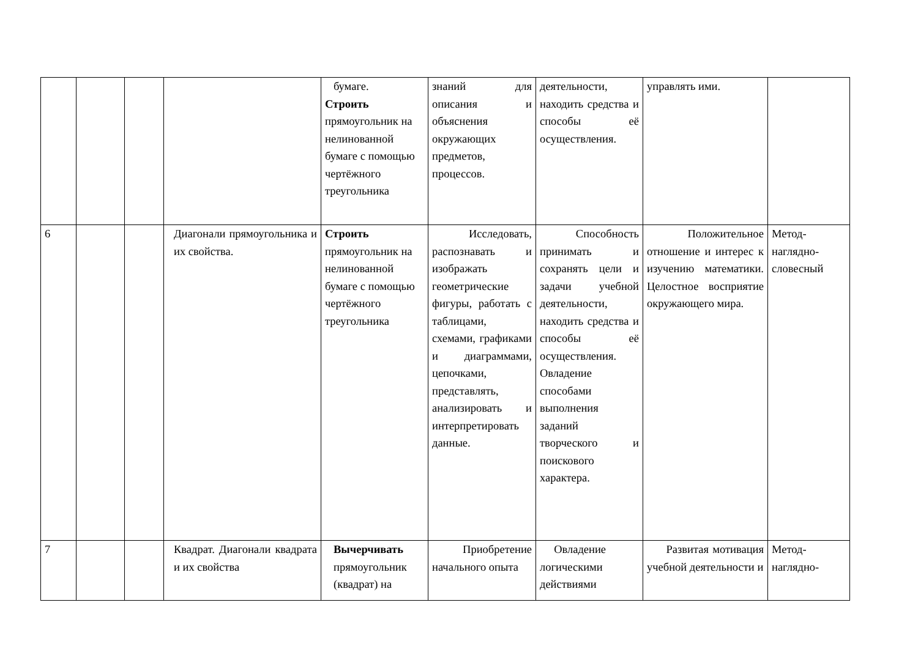| | | | | бумаге. Строить прямоугольник на нелинованной бумаге с помощью чертёжного треугольника | знаний для описания и объяснения окружающих предметов, процессов. | деятельности, находить средства и способы её осуществления. | управлять ими. | |
| 6 | | | Диагонали прямоугольника и их свойства. | Строить прямоугольник на нелинованной бумаге с помощью чертёжного треугольника | Исследовать, распознавать и изображать геометрические фигуры, работать с таблицами, схемами, графиками и диаграммами, цепочками, представлять, анализировать и интерпретировать данные. | Способность принимать и сохранять цели и задачи учебной деятельности, находить средства и способы её осуществления. Овладение способами выполнения заданий творческого и поискового характера. | Положительное отношение и интерес к изучению математики. Целостное восприятие окружающего мира. | Метод-наглядно-словесный |
| 7 | | | Квадрат. Диагонали квадрата и их свойства | Вычерчивать прямоугольник (квадрат) на | Приобретение начального опыта | Овладение логическими действиями | Развитая мотивация учебной деятельности и | Метод-наглядно- |